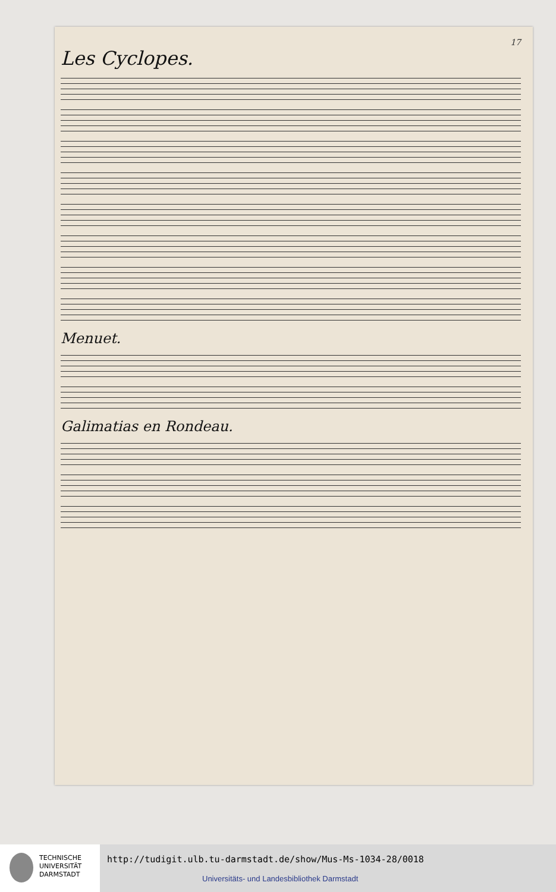17
Les Cyclopes.
Menuet.
Galimatias en Rondeau.
TECHNISCHE
UNIVERSITÄT
DARMSTADT
http://tudigit.ulb.tu-darmstadt.de/show/Mus-Ms-1034-28/0018
Universitäts- und Landesbibliothek Darmstadt